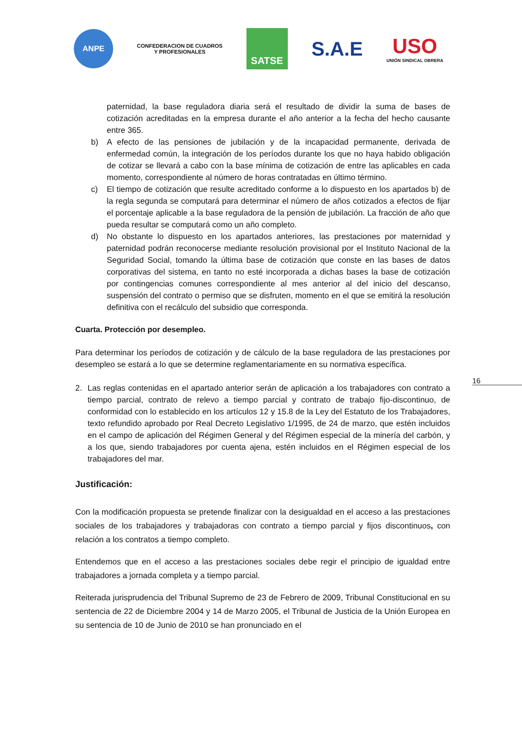ANPE
CONFEDERACION DE CUADROS
Y PROFESIONALES
SATSE
S.A.E
USO
UNIÓN SINDICAL OBRERA
16
paternidad, la base reguladora diaria será el resultado de dividir la suma de bases de cotización acreditadas en la empresa durante el año anterior a la fecha del hecho causante entre 365.
b) A efecto de las pensiones de jubilación y de la incapacidad permanente, derivada de enfermedad común, la integración de los períodos durante los que no haya habido obligación de cotizar se llevará a cabo con la base mínima de cotización de entre las aplicables en cada momento, correspondiente al número de horas contratadas en último término.
c) El tiempo de cotización que resulte acreditado conforme a lo dispuesto en los apartados b) de la regla segunda se computará para determinar el número de años cotizados a efectos de fijar el porcentaje aplicable a la base reguladora de la pensión de jubilación. La fracción de año que pueda resultar se computará como un año completo.
d) No obstante lo dispuesto en los apartados anteriores, las prestaciones por maternidad y paternidad podrán reconocerse mediante resolución provisional por el Instituto Nacional de la Seguridad Social, tomando la última base de cotización que conste en las bases de datos corporativas del sistema, en tanto no esté incorporada a dichas bases la base de cotización por contingencias comunes correspondiente al mes anterior al del inicio del descanso, suspensión del contrato o permiso que se disfruten, momento en el que se emitirá la resolución definitiva con el recálculo del subsidio que corresponda.
Cuarta. Protección por desempleo.
Para determinar los períodos de cotización y de cálculo de la base reguladora de las prestaciones por desempleo se estará a lo que se determine reglamentariamente en su normativa específica.
2. Las reglas contenidas en el apartado anterior serán de aplicación a los trabajadores con contrato a tiempo parcial, contrato de relevo a tiempo parcial y contrato de trabajo fijo-discontinuo, de conformidad con lo establecido en los artículos 12 y 15.8 de la Ley del Estatuto de los Trabajadores, texto refundido aprobado por Real Decreto Legislativo 1/1995, de 24 de marzo, que estén incluidos en el campo de aplicación del Régimen General y del Régimen especial de la minería del carbón, y a los que, siendo trabajadores por cuenta ajena, estén incluidos en el Régimen especial de los trabajadores del mar.
Justificación:
Con la modificación propuesta se pretende finalizar con la desigualdad en el acceso a las prestaciones sociales de los trabajadores y trabajadoras con contrato a tiempo parcial y fijos discontinuos, con relación a los contratos a tiempo completo.
Entendemos que en el acceso a las prestaciones sociales debe regir el principio de igualdad entre trabajadores a jornada completa y a tiempo parcial.
Reiterada jurisprudencia del Tribunal Supremo de 23 de Febrero de 2009, Tribunal Constitucional en su sentencia de 22 de Diciembre 2004 y 14 de Marzo 2005, el Tribunal de Justicia de la Unión Europea en su sentencia de 10 de Junio de 2010 se han pronunciado en el